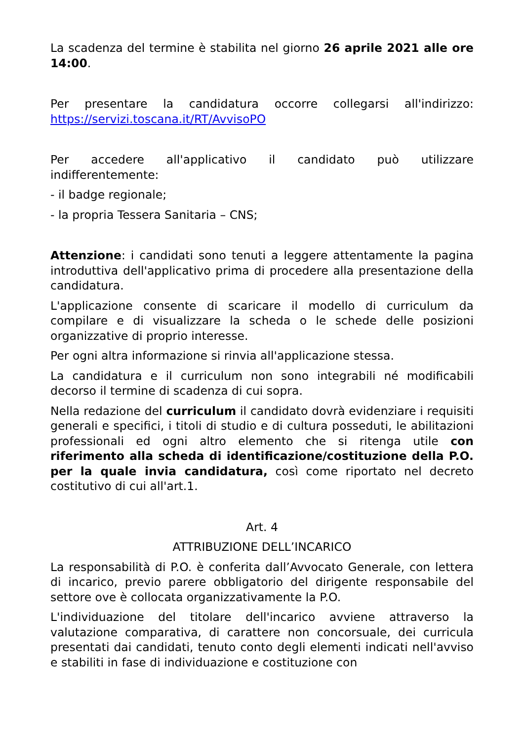La scadenza del termine è stabilita nel giorno 26 aprile 2021 alle ore 14:00.
Per presentare la candidatura occorre collegarsi all'indirizzo: https://servizi.toscana.it/RT/AvvisoPO
Per accedere all'applicativo il candidato può utilizzare indifferentemente:
- il badge regionale;
- la propria Tessera Sanitaria – CNS;
Attenzione: i candidati sono tenuti a leggere attentamente la pagina introduttiva dell'applicativo prima di procedere alla presentazione della candidatura.
L'applicazione consente di scaricare il modello di curriculum da compilare e di visualizzare la scheda o le schede delle posizioni organizzative di proprio interesse.
Per ogni altra informazione si rinvia all'applicazione stessa.
La candidatura e il curriculum non sono integrabili né modificabili decorso il termine di scadenza di cui sopra.
Nella redazione del curriculum il candidato dovrà evidenziare i requisiti generali e specifici, i titoli di studio e di cultura posseduti, le abilitazioni professionali ed ogni altro elemento che si ritenga utile con riferimento alla scheda di identificazione/costituzione della P.O. per la quale invia candidatura, così come riportato nel decreto costitutivo di cui all'art.1.
Art. 4
ATTRIBUZIONE DELL’INCARICO
La responsabilità di P.O. è conferita dall’Avvocato Generale, con lettera di incarico, previo parere obbligatorio del dirigente responsabile del settore ove è collocata organizzativamente la P.O.
L'individuazione del titolare dell'incarico avviene attraverso la valutazione comparativa, di carattere non concorsuale, dei curricula presentati dai candidati, tenuto conto degli elementi indicati nell'avviso e stabiliti in fase di individuazione e costituzione con